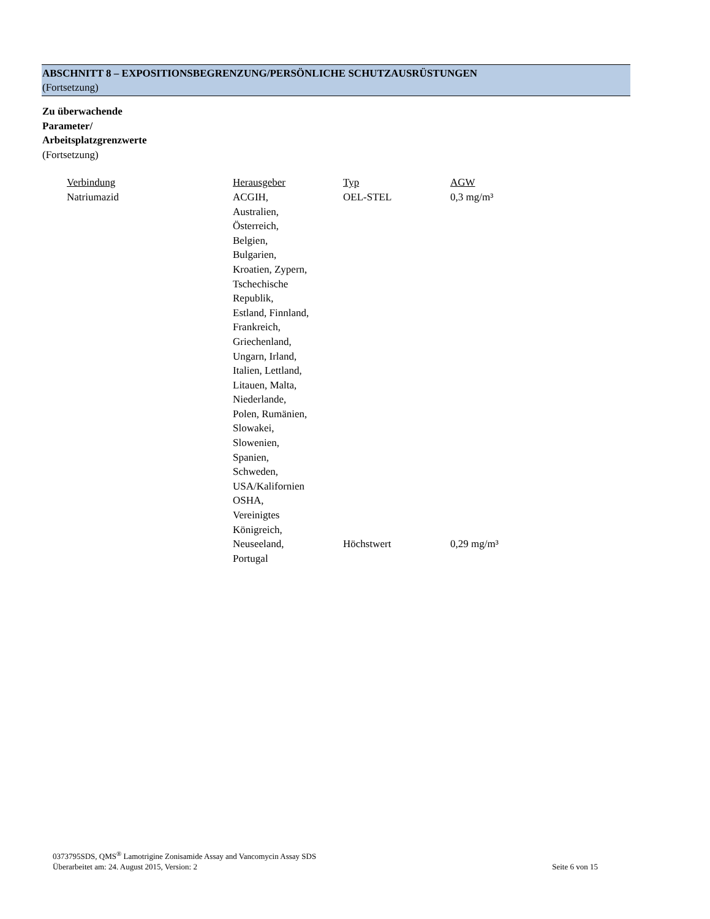ABSCHNITT 8 – EXPOSITIONSBEGRENZUNG/PERSÖNLICHE SCHUTZAUSRÜSTUNGEN
(Fortsetzung)
Zu überwachende
Parameter/
Arbeitsplatzgrenzwerte
(Fortsetzung)
| Verbindung | Herausgeber | Typ | AGW |
| Natriumazid | ACGIH, Australien, Österreich, Belgien, Bulgarien, Kroatien, Zypern, Tschechische Republik, Estland, Finnland, Frankreich, Griechenland, Ungarn, Irland, Italien, Lettland, Litauen, Malta, Niederlande, Polen, Rumänien, Slowakei, Slowenien, Spanien, Schweden, USA/Kalifornien OSHA, Vereinigtes Königreich, | OEL-STEL | 0,3 mg/m³ |
| | Neuseeland, Portugal | Höchstwert | 0,29 mg/m³ |
0373795SDS, QMS<sup>®</sup> Lamotrigine Zonisamide Assay and Vancomycin Assay SDS
Überarbeitet am: 24. August 2015, Version: 2 Seite 6 von 15